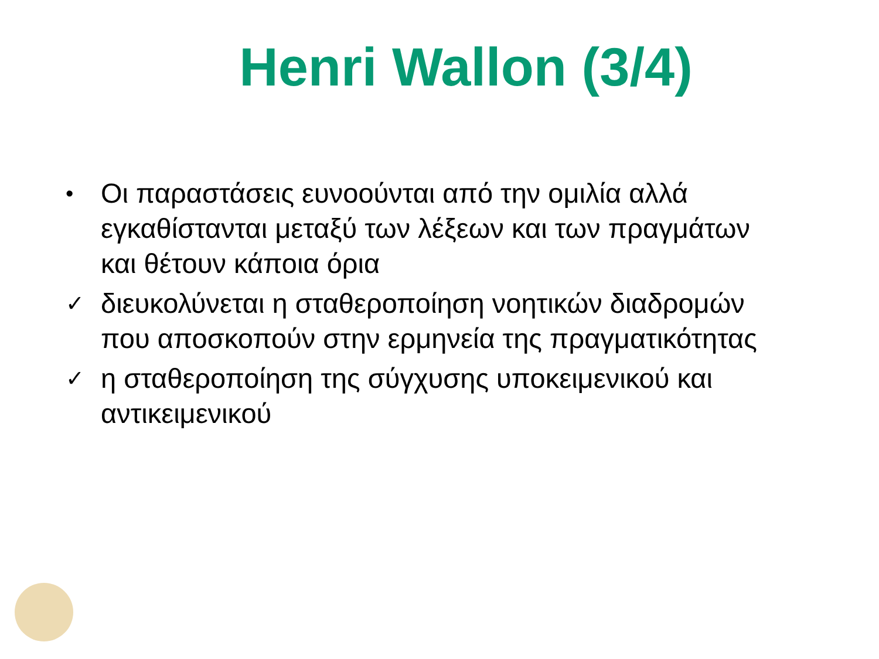Henri Wallon (3/4)
• Οι παραστάσεις ευνοούνται από την ομιλία αλλά εγκαθίστανται μεταξύ των λέξεων και των πραγμάτων και θέτουν κάποια όρια
✓ διευκολύνεται η σταθεροποίηση νοητικών διαδρομών που αποσκοπούν στην ερμηνεία της πραγματικότητας
✓ η σταθεροποίηση της σύγχυσης υποκειμενικού και αντικειμενικού